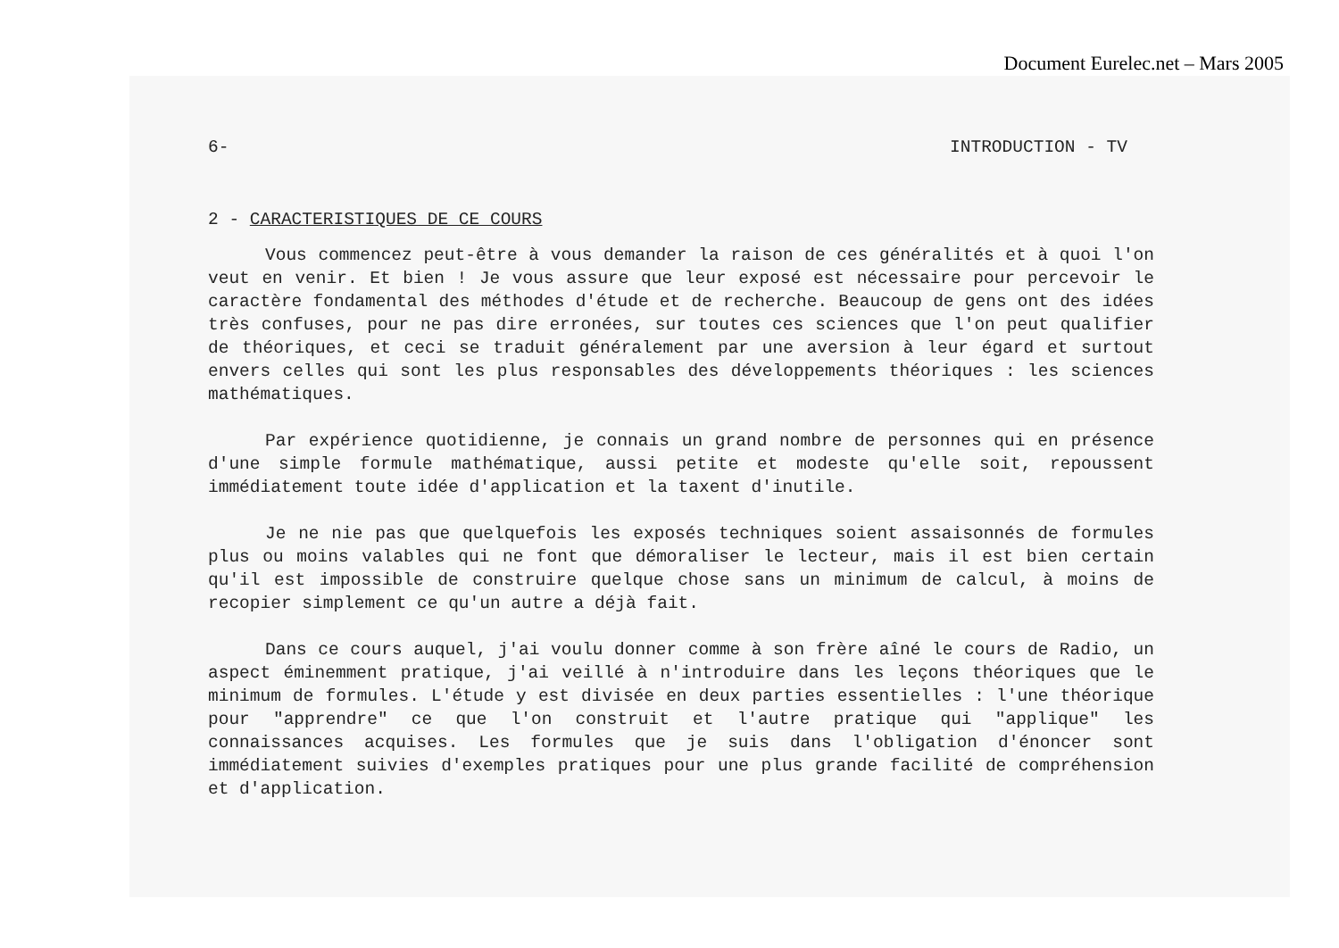Document Eurelec.net – Mars 2005
6- INTRODUCTION - TV
2 - CARACTERISTIQUES DE CE COURS
Vous commencez peut-être à vous demander la raison de ces généralités et à quoi l'on veut en venir. Et bien ! Je vous assure que leur exposé est nécessaire pour percevoir le caractère fondamental des méthodes d'étude et de recherche. Beaucoup de gens ont des idées très confuses, pour ne pas dire erronées, sur toutes ces sciences que l'on peut qualifier de théoriques, et ceci se traduit généralement par une aversion à leur égard et surtout envers celles qui sont les plus responsables des développements théoriques : les sciences mathématiques.
Par expérience quotidienne, je connais un grand nombre de personnes qui en présence d'une simple formule mathématique, aussi petite et modeste qu'elle soit, repoussent immédiatement toute idée d'application et la taxent d'inutile.
Je ne nie pas que quelquefois les exposés techniques soient assaisonnés de formules plus ou moins valables qui ne font que démoraliser le lecteur, mais il est bien certain qu'il est impossible de construire quelque chose sans un minimum de calcul, à moins de recopier simplement ce qu'un autre a déjà fait.
Dans ce cours auquel, j'ai voulu donner comme à son frère aîné le cours de Radio, un aspect éminemment pratique, j'ai veillé à n'introduire dans les leçons théoriques que le minimum de formules. L'étude y est divisée en deux parties essentielles : l'une théorique pour "apprendre" ce que l'on construit et l'autre pratique qui "applique" les connaissances acquises. Les formules que je suis dans l'obligation d'énoncer sont immédiatement suivies d'exemples pratiques pour une plus grande facilité de compréhension et d'application.